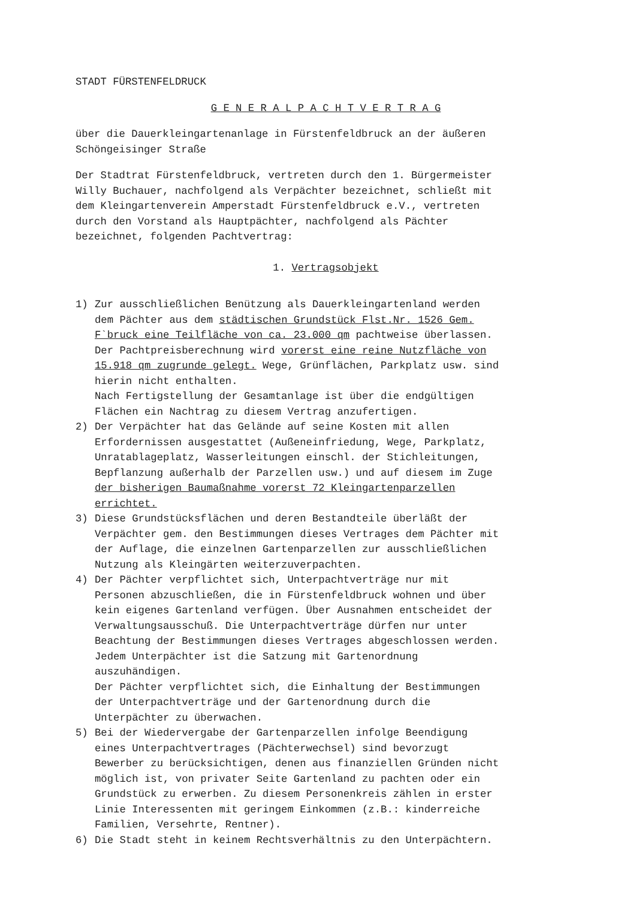STADT FÜRSTENFELDRUCK
G E N E R A L P A C H T V E R T R A G
über die Dauerkleingartenanlage in Fürstenfeldbruck an der äußeren Schöngeisinger Straße
Der Stadtrat Fürstenfeldbruck, vertreten durch den 1. Bürgermeister Willy Buchauer, nachfolgend als Verpächter bezeichnet, schließt mit dem Kleingartenverein Amperstadt Fürstenfeldbruck e.V., vertreten durch den Vorstand als Hauptpächter, nachfolgend als Pächter bezeichnet, folgenden Pachtvertrag:
1. Vertragsobjekt
1) Zur ausschließlichen Benützung als Dauerkleingartenland werden dem Pächter aus dem städtischen Grundstück Flst.Nr. 1526 Gem. F`bruck eine Teilfläche von ca. 23.000 qm pachtweise überlassen. Der Pachtpreisberechnung wird vorerst eine reine Nutzfläche von 15.918 qm zugrunde gelegt. Wege, Grünflächen, Parkplatz usw. sind hierin nicht enthalten. Nach Fertigstellung der Gesamtanlage ist über die endgültigen Flächen ein Nachtrag zu diesem Vertrag anzufertigen.
2) Der Verpächter hat das Gelände auf seine Kosten mit allen Erfordernissen ausgestattet (Außeneinfriedung, Wege, Parkplatz, Unratablageplatz, Wasserleitungen einschl. der Stichleitungen, Bepflanzung außerhalb der Parzellen usw.) und auf diesem im Zuge der bisherigen Baumaßnahme vorerst 72 Kleingartenparzellen errichtet.
3) Diese Grundstücksflächen und deren Bestandteile überläßt der Verpächter gem. den Bestimmungen dieses Vertrages dem Pächter mit der Auflage, die einzelnen Gartenparzellen zur ausschließlichen Nutzung als Kleingärten weiterzuverpachten.
4) Der Pächter verpflichtet sich, Unterpachtverträge nur mit Personen abzuschließen, die in Fürstenfeldbruck wohnen und über kein eigenes Gartenland verfügen. Über Ausnahmen entscheidet der Verwaltungsausschuß. Die Unterpachtverträge dürfen nur unter Beachtung der Bestimmungen dieses Vertrages abgeschlossen werden. Jedem Unterpächter ist die Satzung mit Gartenordnung auszuhändigen. Der Pächter verpflichtet sich, die Einhaltung der Bestimmungen der Unterpachtverträge und der Gartenordnung durch die Unterpächter zu überwachen.
5) Bei der Wiedervergabe der Gartenparzellen infolge Beendigung eines Unterpachtvertrages (Pächterwechsel) sind bevorzugt Bewerber zu berücksichtigen, denen aus finanziellen Gründen nicht möglich ist, von privater Seite Gartenland zu pachten oder ein Grundstück zu erwerben. Zu diesem Personenkreis zählen in erster Linie Interessenten mit geringem Einkommen (z.B.: kinderreiche Familien, Versehrte, Rentner).
6) Die Stadt steht in keinem Rechtsverhältnis zu den Unterpächtern.